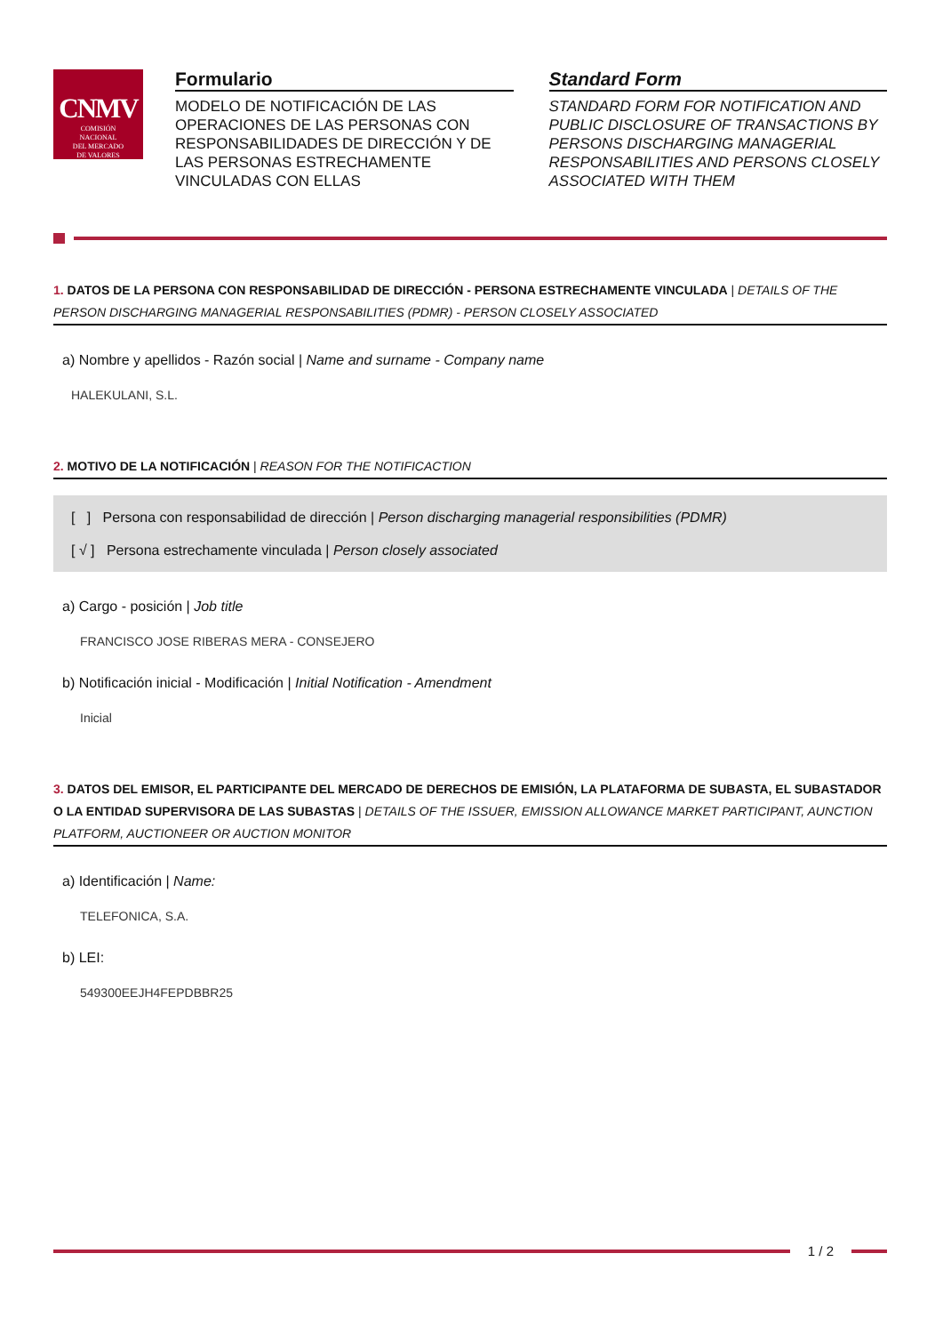CNMV
COMISIÓN
NACIONAL
DEL MERCADO
DE VALORES
Formulario
MODELO DE NOTIFICACIÓN DE LAS OPERACIONES DE LAS PERSONAS CON RESPONSABILIDADES DE DIRECCIÓN Y DE LAS PERSONAS ESTRECHAMENTE VINCULADAS CON ELLAS
Standard Form
STANDARD FORM FOR NOTIFICATION AND PUBLIC DISCLOSURE OF TRANSACTIONS BY PERSONS DISCHARGING MANAGERIAL RESPONSABILITIES AND PERSONS CLOSELY ASSOCIATED WITH THEM
1. DATOS DE LA PERSONA CON RESPONSABILIDAD DE DIRECCIÓN - PERSONA ESTRECHAMENTE VINCULADA | DETAILS OF THE PERSON DISCHARGING MANAGERIAL RESPONSABILITIES (PDMR) - PERSON CLOSELY ASSOCIATED
a) Nombre y apellidos - Razón social | Name and surname - Company name
HALEKULANI, S.L.
2. MOTIVO DE LA NOTIFICACIÓN | REASON FOR THE NOTIFICACTION
[ ] Persona con responsabilidad de dirección | Person discharging managerial responsibilities (PDMR)
[ √ ] Persona estrechamente vinculada | Person closely associated
a) Cargo - posición | Job title
FRANCISCO JOSE RIBERAS MERA - CONSEJERO
b) Notificación inicial - Modificación | Initial Notification - Amendment
Inicial
3. DATOS DEL EMISOR, EL PARTICIPANTE DEL MERCADO DE DERECHOS DE EMISIÓN, LA PLATAFORMA DE SUBASTA, EL SUBASTADOR O LA ENTIDAD SUPERVISORA DE LAS SUBASTAS | DETAILS OF THE ISSUER, EMISSION ALLOWANCE MARKET PARTICIPANT, AUNCTION PLATFORM, AUCTIONEER OR AUCTION MONITOR
a) Identificación | Name:
TELEFONICA, S.A.
b) LEI:
549300EEJH4FEPDBBR25
1 / 2